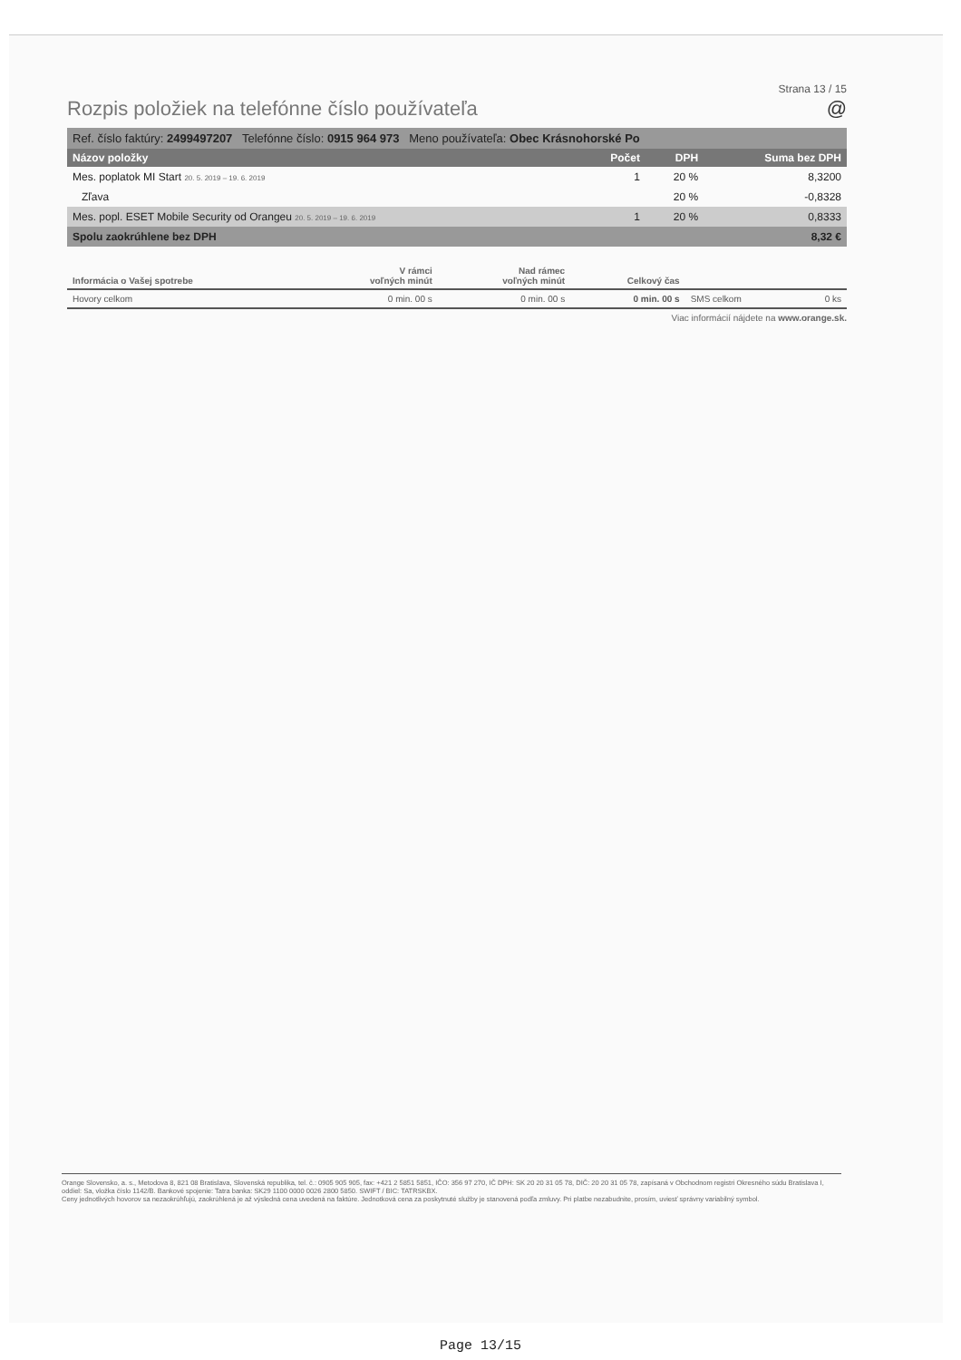Strana 13 / 15
Rozpis položiek na telefónne číslo používateľa @
Ref. číslo faktúry: 2499497207 Telefónne číslo: 0915 964 973 Meno používateľa: Obec Krásnohorské Po
| Názov položky | Počet | DPH | Suma bez DPH |
| --- | --- | --- | --- |
| Mes. poplatok MI Start 20. 5. 2019 – 19. 6. 2019 | 1 | 20 % | 8,3200 |
| Zľava | | 20 % | -0,8328 |
| Mes. popl. ESET Mobile Security od Orangeu 20. 5. 2019 – 19. 6. 2019 | 1 | 20 % | 0,8333 |
| Spolu zaokrúhlene bez DPH | | | 8,32 € |
| Informácia o Vašej spotrebe | V rámci voľných minút | Nad rámec voľných minút | Celkový čas | | |
| --- | --- | --- | --- | --- | --- |
| Hovory celkom | 0 min. 00 s | 0 min. 00 s | 0 min. 00 s | SMS celkom | 0 ks |
Viac informácií nájdete na www.orange.sk.
Orange Slovensko, a. s., Metodova 8, 821 08 Bratislava, Slovenská republika, tel. č.: 0905 905 905, fax: +421 2 5851 5851, IČO: 356 97 270, IČ DPH: SK 20 20 31 05 78, DIČ: 20 20 31 05 78, zapísaná v Obchodnom registri Okresného súdu Bratislava I, oddiel: Sa, vložka číslo 1142/B. Bankové spojenie: Tatra banka: SK29 1100 0000 0026 2800 5850. SWIFT / BIC: TATRSKBX.
Ceny jednotlivých hovorov sa nezaokrúhľujú, zaokrúhlená je až výsledná cena uvedená na faktúre. Jednotková cena za poskytnuté služby je stanovená podľa zmluvy. Pri platbe nezabudnite, prosím, uviesť správny variabilný symbol.
Page 13/15